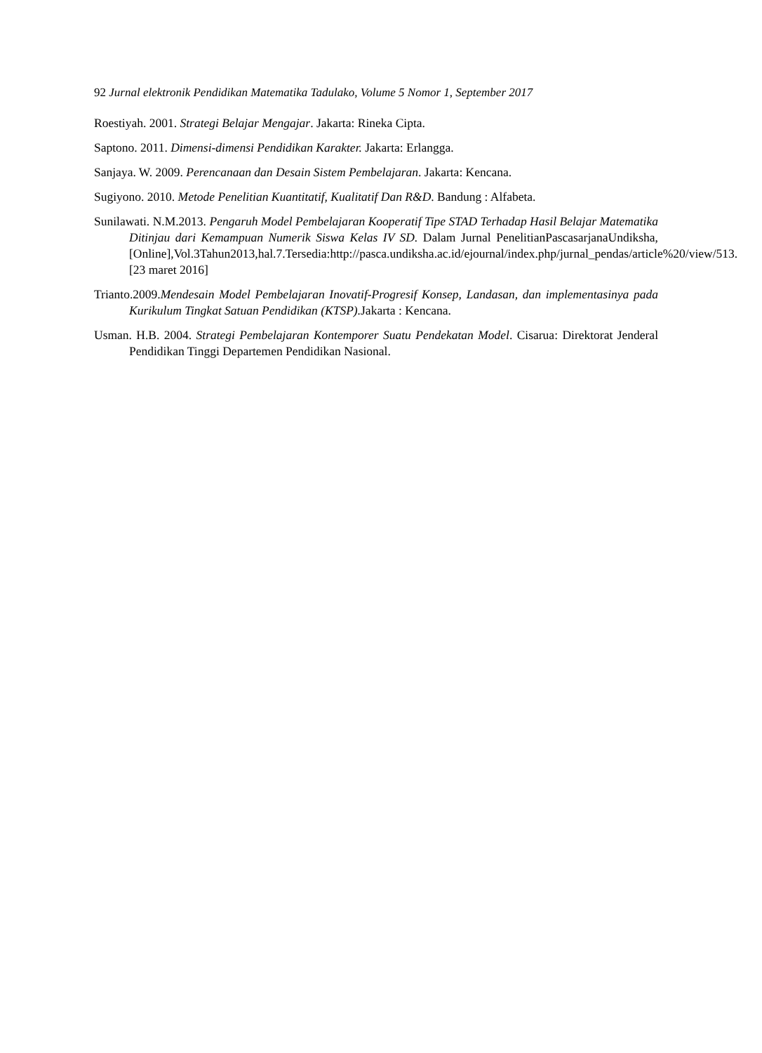92 Jurnal elektronik Pendidikan Matematika Tadulako, Volume 5 Nomor 1, September 2017
Roestiyah. 2001. Strategi Belajar Mengajar. Jakarta: Rineka Cipta.
Saptono. 2011. Dimensi-dimensi Pendidikan Karakter. Jakarta: Erlangga.
Sanjaya. W. 2009. Perencanaan dan Desain Sistem Pembelajaran. Jakarta: Kencana.
Sugiyono. 2010. Metode Penelitian Kuantitatif, Kualitatif Dan R&D. Bandung : Alfabeta.
Sunilawati. N.M.2013. Pengaruh Model Pembelajaran Kooperatif Tipe STAD Terhadap Hasil Belajar Matematika Ditinjau dari Kemampuan Numerik Siswa Kelas IV SD. Dalam Jurnal PenelitianPascasarjanaUndiksha,[Online],Vol.3Tahun2013,hal.7.Tersedia:http://pasca.undiksha.ac.id/ejournal/index.php/jurnal_pendas/article%20/view/513.[23 maret 2016]
Trianto.2009.Mendesain Model Pembelajaran Inovatif-Progresif Konsep, Landasan, dan implementasinya pada Kurikulum Tingkat Satuan Pendidikan (KTSP). Jakarta : Kencana.
Usman. H.B. 2004. Strategi Pembelajaran Kontemporer Suatu Pendekatan Model. Cisarua: Direktorat Jenderal Pendidikan Tinggi Departemen Pendidikan Nasional.